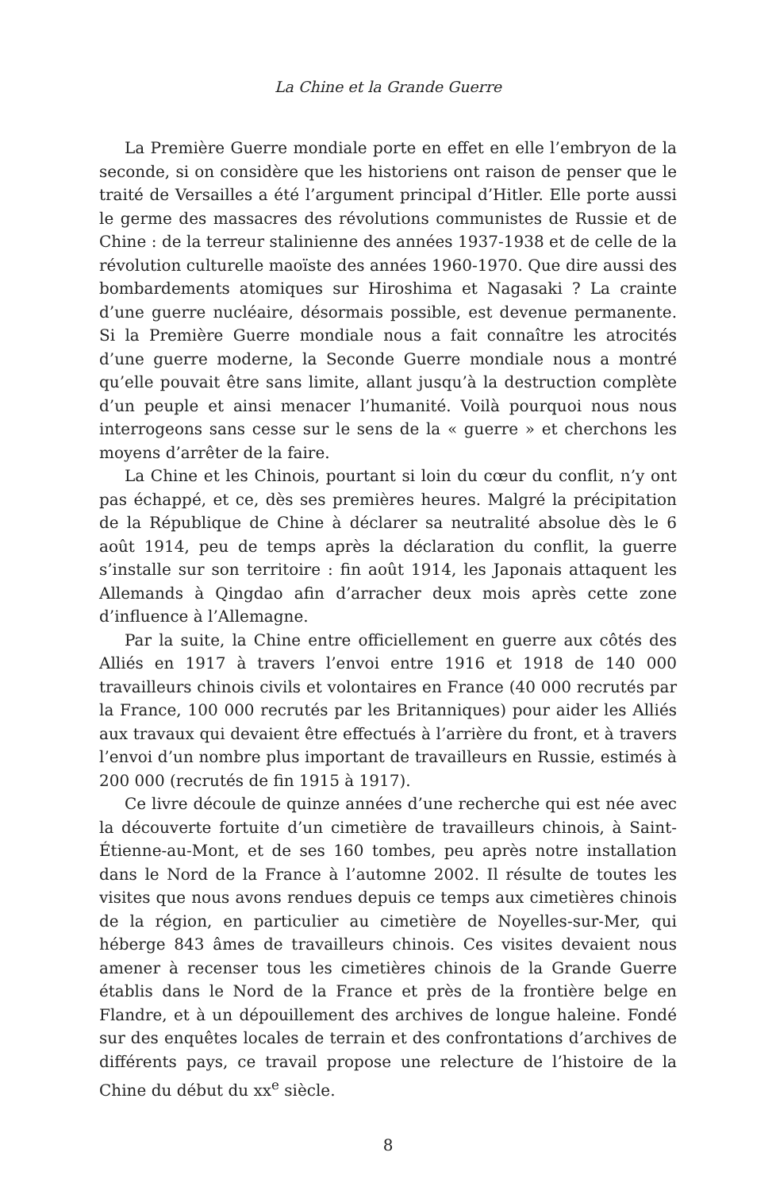La Chine et la Grande Guerre
La Première Guerre mondiale porte en effet en elle l’embryon de la seconde, si on considère que les historiens ont raison de penser que le traité de Versailles a été l’argument principal d’Hitler. Elle porte aussi le germe des massacres des révolutions communistes de Russie et de Chine : de la terreur stalinienne des années 1937-1938 et de celle de la révolution culturelle maoïste des années 1960-1970. Que dire aussi des bombardements atomiques sur Hiroshima et Nagasaki ? La crainte d’une guerre nucléaire, désormais possible, est devenue permanente. Si la Première Guerre mondiale nous a fait connaître les atrocités d’une guerre moderne, la Seconde Guerre mondiale nous a montré qu’elle pouvait être sans limite, allant jusqu’à la destruction complète d’un peuple et ainsi menacer l’humanité. Voilà pourquoi nous nous interrogeons sans cesse sur le sens de la « guerre » et cherchons les moyens d’arrêter de la faire.
La Chine et les Chinois, pourtant si loin du cœur du conflit, n’y ont pas échappé, et ce, dès ses premières heures. Malgré la précipitation de la République de Chine à déclarer sa neutralité absolue dès le 6 août 1914, peu de temps après la déclaration du conflit, la guerre s’installe sur son territoire : fin août 1914, les Japonais attaquent les Allemands à Qingdao afin d’arracher deux mois après cette zone d’influence à l’Allemagne.
Par la suite, la Chine entre officiellement en guerre aux côtés des Alliés en 1917 à travers l’envoi entre 1916 et 1918 de 140 000 travailleurs chinois civils et volontaires en France (40 000 recrutés par la France, 100 000 recrutés par les Britanniques) pour aider les Alliés aux travaux qui devaient être effectués à l’arrière du front, et à travers l’envoi d’un nombre plus important de travailleurs en Russie, estimés à 200 000 (recrutés de fin 1915 à 1917).
Ce livre découle de quinze années d’une recherche qui est née avec la découverte fortuite d’un cimetière de travailleurs chinois, à Saint-Étienne-au-Mont, et de ses 160 tombes, peu après notre installation dans le Nord de la France à l’automne 2002. Il résulte de toutes les visites que nous avons rendues depuis ce temps aux cimetières chinois de la région, en particulier au cimetière de Noyelles-sur-Mer, qui héberge 843 âmes de travailleurs chinois. Ces visites devaient nous amener à recenser tous les cimetières chinois de la Grande Guerre établis dans le Nord de la France et près de la frontière belge en Flandre, et à un dépouillement des archives de longue haleine. Fondé sur des enquêtes locales de terrain et des confrontations d’archives de différents pays, ce travail propose une relecture de l’histoire de la Chine du début du xx<sup>e</sup> siècle.
8